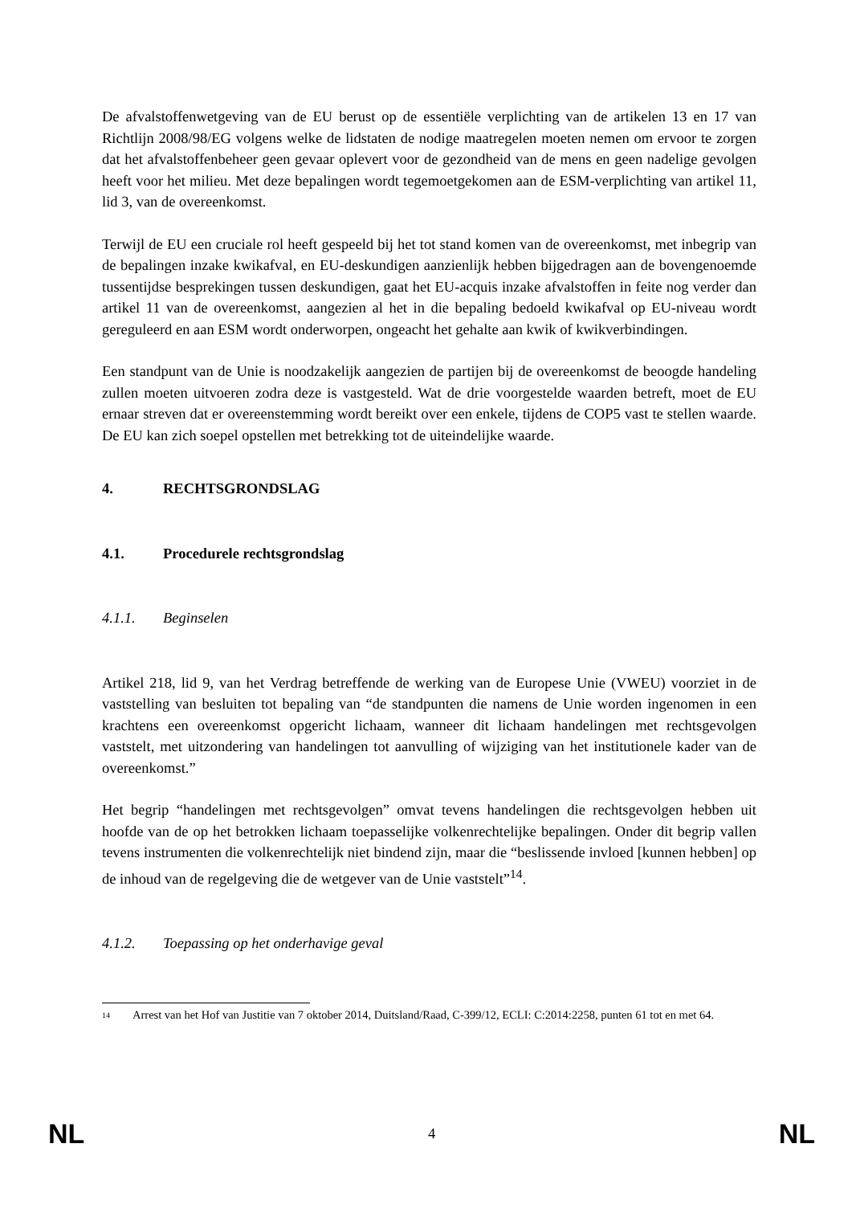De afvalstoffenwetgeving van de EU berust op de essentiële verplichting van de artikelen 13 en 17 van Richtlijn 2008/98/EG volgens welke de lidstaten de nodige maatregelen moeten nemen om ervoor te zorgen dat het afvalstoffenbeheer geen gevaar oplevert voor de gezondheid van de mens en geen nadelige gevolgen heeft voor het milieu. Met deze bepalingen wordt tegemoetgekomen aan de ESM-verplichting van artikel 11, lid 3, van de overeenkomst.
Terwijl de EU een cruciale rol heeft gespeeld bij het tot stand komen van de overeenkomst, met inbegrip van de bepalingen inzake kwikafval, en EU-deskundigen aanzienlijk hebben bijgedragen aan de bovengenoemde tussentijdse besprekingen tussen deskundigen, gaat het EU-acquis inzake afvalstoffen in feite nog verder dan artikel 11 van de overeenkomst, aangezien al het in die bepaling bedoeld kwikafval op EU-niveau wordt gereguleerd en aan ESM wordt onderworpen, ongeacht het gehalte aan kwik of kwikverbindingen.
Een standpunt van de Unie is noodzakelijk aangezien de partijen bij de overeenkomst de beoogde handeling zullen moeten uitvoeren zodra deze is vastgesteld. Wat de drie voorgestelde waarden betreft, moet de EU ernaar streven dat er overeenstemming wordt bereikt over een enkele, tijdens de COP5 vast te stellen waarde. De EU kan zich soepel opstellen met betrekking tot de uiteindelijke waarde.
4. RECHTSGRONDSLAG
4.1. Procedurele rechtsgrondslag
4.1.1. Beginselen
Artikel 218, lid 9, van het Verdrag betreffende de werking van de Europese Unie (VWEU) voorziet in de vaststelling van besluiten tot bepaling van “de standpunten die namens de Unie worden ingenomen in een krachtens een overeenkomst opgericht lichaam, wanneer dit lichaam handelingen met rechtsgevolgen vaststelt, met uitzondering van handelingen tot aanvulling of wijziging van het institutionele kader van de overeenkomst.”
Het begrip “handelingen met rechtsgevolgen” omvat tevens handelingen die rechtsgevolgen hebben uit hoofde van de op het betrokken lichaam toepasselijke volkenrechtelijke bepalingen. Onder dit begrip vallen tevens instrumenten die volkenrechtelijk niet bindend zijn, maar die “beslissende invloed [kunnen hebben] op de inhoud van de regelgeving die de wetgever van de Unie vaststelt”<sup>14</sup>.
4.1.2. Toepassing op het onderhavige geval
14 Arrest van het Hof van Justitie van 7 oktober 2014, Duitsland/Raad, C-399/12, ECLI: C:2014:2258, punten 61 tot en met 64.
NL 4 NL